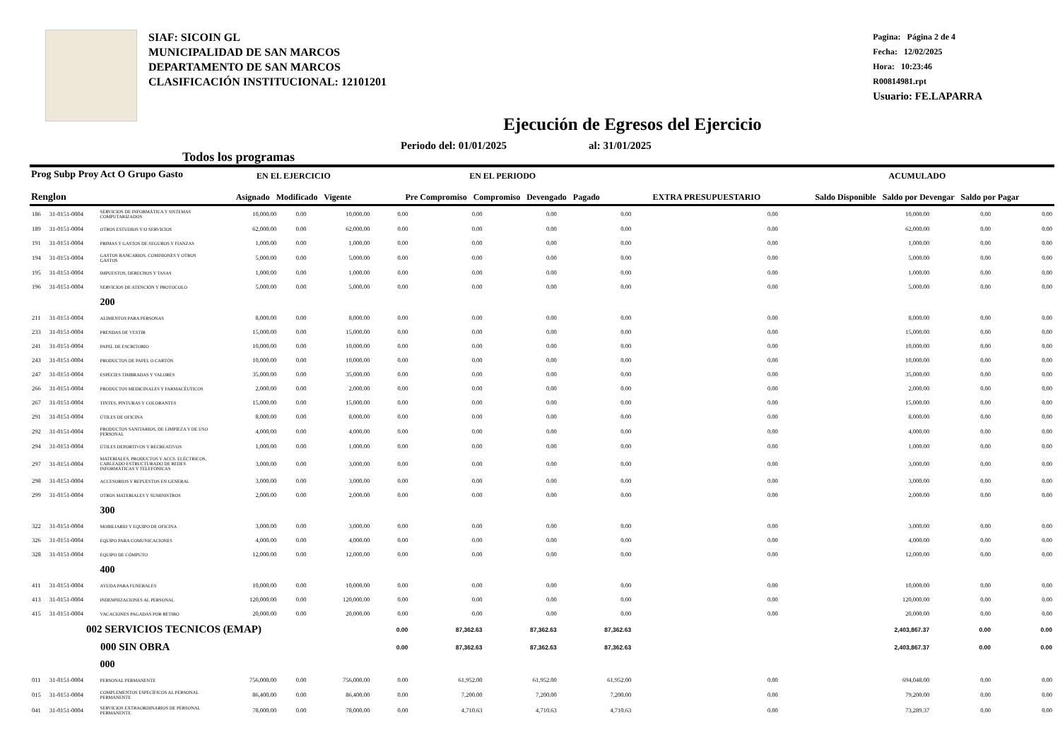SIAF: SICOIN GL
MUNICIPALIDAD DE SAN MARCOS
DEPARTAMENTO DE SAN MARCOS
CLASIFICACIÓN INSTITUCIONAL: 12101201
Pagina: Página 2 de 4
Fecha: 12/02/2025
Hora: 10:23:46
R00814981.rpt
Usuario: FE.LAPARRA
Ejecución de Egresos del Ejercicio
Todos los programas Periodo del: 01/01/2025 al: 31/01/2025
| Prog Subp Proy Act O Grupo Gasto Renglon | | | EN EL EJERCICIO Asignado Modificado Vigente | | | EN EL PERIODO Pre Compromiso Compromiso Devengado Pagado | | | | EXTRA PRESUPUESTARIO | ACUMULADO Saldo Disponible Saldo por Devengar Saldo por Pagar | | |
| --- | --- | --- | --- | --- | --- | --- | --- | --- | --- | --- | --- | --- | --- |
| 186 | 31-0151-0004 | SERVICIOS DE INFORMÁTICA Y SISTEMAS COMPUTARIZADOS | 10,000.00 | 0.00 | 10,000.00 | 0.00 | 0.00 | 0.00 | 0.00 | 0.00 | 10,000.00 | 0.00 | 0.00 |
| 189 | 31-0151-0004 | OTROS ESTUDIOS Y/O SERVICIOS | 62,000.00 | 0.00 | 62,000.00 | 0.00 | 0.00 | 0.00 | 0.00 | 0.00 | 62,000.00 | 0.00 | 0.00 |
| 191 | 31-0151-0004 | PRIMAS Y GASTOS DE SEGUROS Y FIANZAS | 1,000.00 | 0.00 | 1,000.00 | 0.00 | 0.00 | 0.00 | 0.00 | 0.00 | 1,000.00 | 0.00 | 0.00 |
| 194 | 31-0151-0004 | GASTOS BANCARIOS, COMISIONES Y OTROS GASTOS | 5,000.00 | 0.00 | 5,000.00 | 0.00 | 0.00 | 0.00 | 0.00 | 0.00 | 5,000.00 | 0.00 | 0.00 |
| 195 | 31-0151-0004 | IMPUESTOS, DERECHOS Y TASAS | 1,000.00 | 0.00 | 1,000.00 | 0.00 | 0.00 | 0.00 | 0.00 | 0.00 | 1,000.00 | 0.00 | 0.00 |
| 196 | 31-0151-0004 | SERVICIOS DE ATENCIÓN Y PROTOCOLO | 5,000.00 | 0.00 | 5,000.00 | 0.00 | 0.00 | 0.00 | 0.00 | 0.00 | 5,000.00 | 0.00 | 0.00 |
| | | 200 | | | | | | | | | | | |
| 211 | 31-0151-0004 | ALIMENTOS PARA PERSONAS | 8,000.00 | 0.00 | 8,000.00 | 0.00 | 0.00 | 0.00 | 0.00 | 0.00 | 8,000.00 | 0.00 | 0.00 |
| 233 | 31-0151-0004 | PRENDAS DE VESTIR | 15,000.00 | 0.00 | 15,000.00 | 0.00 | 0.00 | 0.00 | 0.00 | 0.00 | 15,000.00 | 0.00 | 0.00 |
| 241 | 31-0151-0004 | PAPEL DE ESCRITORIO | 10,000.00 | 0.00 | 10,000.00 | 0.00 | 0.00 | 0.00 | 0.00 | 0.00 | 10,000.00 | 0.00 | 0.00 |
| 243 | 31-0151-0004 | PRODUCTOS DE PAPEL O CARTÓN | 10,000.00 | 0.00 | 10,000.00 | 0.00 | 0.00 | 0.00 | 0.00 | 0.00 | 10,000.00 | 0.00 | 0.00 |
| 247 | 31-0151-0004 | ESPECIES TIMBRADAS Y VALORES | 35,000.00 | 0.00 | 35,000.00 | 0.00 | 0.00 | 0.00 | 0.00 | 0.00 | 35,000.00 | 0.00 | 0.00 |
| 266 | 31-0151-0004 | PRODUCTOS MEDICINALES Y FARMACÉUTICOS | 2,000.00 | 0.00 | 2,000.00 | 0.00 | 0.00 | 0.00 | 0.00 | 0.00 | 2,000.00 | 0.00 | 0.00 |
| 267 | 31-0151-0004 | TINTES, PINTURAS Y COLORANTES | 15,000.00 | 0.00 | 15,000.00 | 0.00 | 0.00 | 0.00 | 0.00 | 0.00 | 15,000.00 | 0.00 | 0.00 |
| 291 | 31-0151-0004 | ÚTILES DE OFICINA | 8,000.00 | 0.00 | 8,000.00 | 0.00 | 0.00 | 0.00 | 0.00 | 0.00 | 8,000.00 | 0.00 | 0.00 |
| 292 | 31-0151-0004 | PRODUCTOS SANITARIOS, DE LIMPIEZA Y DE USO PERSONAL | 4,000.00 | 0.00 | 4,000.00 | 0.00 | 0.00 | 0.00 | 0.00 | 0.00 | 4,000.00 | 0.00 | 0.00 |
| 294 | 31-0151-0004 | ÚTILES DEPORTIVOS Y RECREATIVOS | 1,000.00 | 0.00 | 1,000.00 | 0.00 | 0.00 | 0.00 | 0.00 | 0.00 | 1,000.00 | 0.00 | 0.00 |
| 297 | 31-0151-0004 | MATERIALES, PRODUCTOS Y ACCS. ELÉCTRICOS, CABLEADO ESTRUCTURADO DE REDES INFORMÁTICAS Y TELEFÓNICAS | 3,000.00 | 0.00 | 3,000.00 | 0.00 | 0.00 | 0.00 | 0.00 | 0.00 | 3,000.00 | 0.00 | 0.00 |
| 298 | 31-0151-0004 | ACCESORIOS Y REPUESTOS EN GENERAL | 3,000.00 | 0.00 | 3,000.00 | 0.00 | 0.00 | 0.00 | 0.00 | 0.00 | 3,000.00 | 0.00 | 0.00 |
| 299 | 31-0151-0004 | OTROS MATERIALES Y SUMINISTROS | 2,000.00 | 0.00 | 2,000.00 | 0.00 | 0.00 | 0.00 | 0.00 | 0.00 | 2,000.00 | 0.00 | 0.00 |
| | | 300 | | | | | | | | | | | |
| 322 | 31-0151-0004 | MOBILIARIO Y EQUIPO DE OFICINA | 3,000.00 | 0.00 | 3,000.00 | 0.00 | 0.00 | 0.00 | 0.00 | 0.00 | 3,000.00 | 0.00 | 0.00 |
| 326 | 31-0151-0004 | EQUIPO PARA COMUNICACIONES | 4,000.00 | 0.00 | 4,000.00 | 0.00 | 0.00 | 0.00 | 0.00 | 0.00 | 4,000.00 | 0.00 | 0.00 |
| 328 | 31-0151-0004 | EQUIPO DE CÓMPUTO | 12,000.00 | 0.00 | 12,000.00 | 0.00 | 0.00 | 0.00 | 0.00 | 0.00 | 12,000.00 | 0.00 | 0.00 |
| | | 400 | | | | | | | | | | | |
| 411 | 31-0151-0004 | AYUDA PARA FUNERALES | 10,000.00 | 0.00 | 10,000.00 | 0.00 | 0.00 | 0.00 | 0.00 | 0.00 | 10,000.00 | 0.00 | 0.00 |
| 413 | 31-0151-0004 | INDEMNIZACIONES AL PERSONAL | 120,000.00 | 0.00 | 120,000.00 | 0.00 | 0.00 | 0.00 | 0.00 | 0.00 | 120,000.00 | 0.00 | 0.00 |
| 415 | 31-0151-0004 | VACACIONES PAGADAS POR RETIRO | 20,000.00 | 0.00 | 20,000.00 | 0.00 | 0.00 | 0.00 | 0.00 | 0.00 | 20,000.00 | 0.00 | 0.00 |
| 002 SERVICIOS TECNICOS (EMAP) | | | | | | 0.00 | 87,362.63 | 87,362.63 | 87,362.63 | | 2,403,867.37 | 0.00 | 0.00 |
| 000 SIN OBRA | | | | | | 0.00 | 87,362.63 | 87,362.63 | 87,362.63 | | 2,403,867.37 | 0.00 | 0.00 |
| | | 000 | | | | | | | | | | | |
| 011 | 31-0151-0004 | PERSONAL PERMANENTE | 756,000.00 | 0.00 | 756,000.00 | 0.00 | 61,952.00 | 61,952.00 | 61,952.00 | 0.00 | 694,048.00 | 0.00 | 0.00 |
| 015 | 31-0151-0004 | COMPLEMENTOS ESPECÍFICOS AL PERSONAL PERMANENTE | 86,400.00 | 0.00 | 86,400.00 | 0.00 | 7,200.00 | 7,200.00 | 7,200.00 | 0.00 | 79,200.00 | 0.00 | 0.00 |
| 041 | 31-0151-0004 | SERVICIOS EXTRAORDINARIOS DE PERSONAL PERMANENTE | 78,000.00 | 0.00 | 78,000.00 | 0.00 | 4,710.63 | 4,710.63 | 4,710.63 | 0.00 | 73,289.37 | 0.00 | 0.00 |